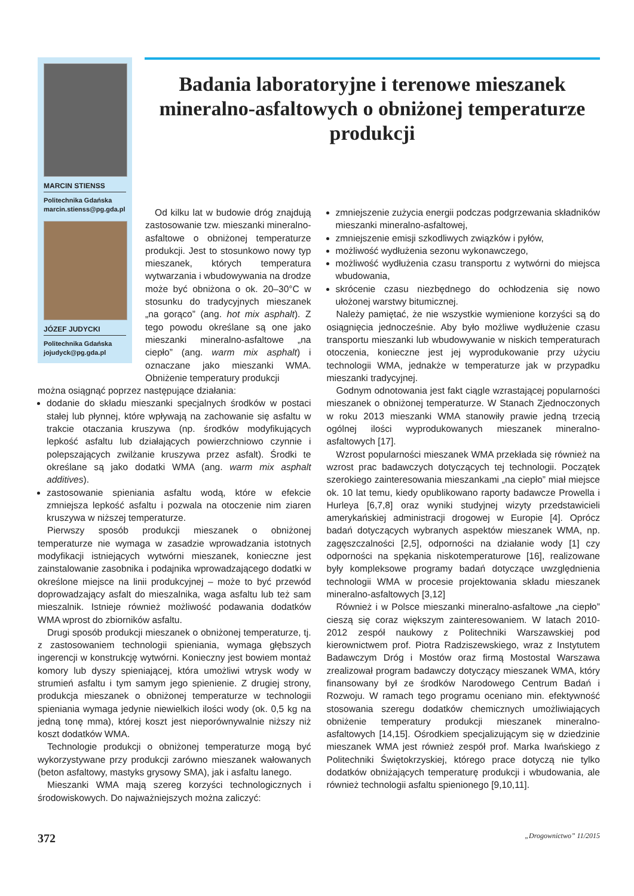MARCIN STIENSS
Politechnika Gdańska
marcin.stienss@pg.gda.pl
JÓZEF JUDYCKI
Politechnika Gdańska
jojudyck@pg.gda.pl
Badania laboratoryjne i terenowe mieszanek mineralno-asfaltowych o obniżonej temperaturze produkcji
Od kilku lat w budowie dróg znajdują zastosowanie tzw. mieszanki mineralno-asfaltowe o obniżonej temperaturze produkcji. Jest to stosunkowo nowy typ mieszanek, których temperatura wytwarzania i wbudowywania na drodze może być obniżona o ok. 20–30°C w stosunku do tradycyjnych mieszanek „na gorąco” (ang. hot mix asphalt). Z tego powodu określane są one jako mieszanki mineralno-asfaltowe „na ciepło” (ang. warm mix asphalt) i oznaczane jako mieszanki WMA. Obniżenie temperatury produkcji
można osiągnąć poprzez następujące działania:
dodanie do składu mieszanki specjalnych środków w postaci stałej lub płynnej, które wpływają na zachowanie się asfaltu w trakcie otaczania kruszywa (np. środków modyfikujących lepkość asfaltu lub działających powierzchniowo czynnie i polepszających zwilżanie kruszywa przez asfalt). Środki te określane są jako dodatki WMA (ang. warm mix asphalt additives).
zastosowanie spieniania asfaltu wodą, które w efekcie zmniejsza lepkość asfaltu i pozwala na otoczenie nim ziaren kruszywa w niższej temperaturze.
Pierwszy sposób produkcji mieszanek o obniżonej temperaturze nie wymaga w zasadzie wprowadzania istotnych modyfikacji istniejących wytwórni mieszanek, konieczne jest zainstalowanie zasobnika i podajnika wprowadzającego dodatki w określone miejsce na linii produkcyjnej – może to być przewód doprowadzający asfalt do mieszalnika, waga asfaltu lub też sam mieszalnik. Istnieje również możliwość podawania dodatków WMA wprost do zbiorników asfaltu.
Drugi sposób produkcji mieszanek o obniżonej temperaturze, tj. z zastosowaniem technologii spieniania, wymaga głębszych ingerencji w konstrukcję wytwórni. Konieczny jest bowiem montaż komory lub dyszy spieniającej, która umożliwi wtrysk wody w strumień asfaltu i tym samym jego spienienie. Z drugiej strony, produkcja mieszanek o obniżonej temperaturze w technologii spieniania wymaga jedynie niewielkich ilości wody (ok. 0,5 kg na jedną tonę mma), której koszt jest nieporównywalnie niższy niż koszt dodatków WMA.
Technologie produkcji o obniżonej temperaturze mogą być wykorzystywane przy produkcji zarówno mieszanek wałowanych (beton asfaltowy, mastyks grysowy SMA), jak i asfaltu lanego.
Mieszanki WMA mają szereg korzyści technologicznych i środowiskowych. Do najważniejszych można zaliczyć:
zmniejszenie zużycia energii podczas podgrzewania składników mieszanki mineralno-asfaltowej,
zmniejszenie emisji szkodliwych związków i pyłów,
możliwość wydłużenia sezonu wykonawczego,
możliwość wydłużenia czasu transportu z wytwórni do miejsca wbudowania,
skrócenie czasu niezbędnego do ochłodzenia się nowo ułożonej warstwy bitumicznej.
Należy pamiętać, że nie wszystkie wymienione korzyści są do osiągnięcia jednocześnie. Aby było możliwe wydłużenie czasu transportu mieszanki lub wbudowywanie w niskich temperaturach otoczenia, konieczne jest jej wyprodukowanie przy użyciu technologii WMA, jednakże w temperaturze jak w przypadku mieszanki tradycyjnej.
Godnym odnotowania jest fakt ciągle wzrastającej popularności mieszanek o obniżonej temperaturze. W Stanach Zjednoczonych w roku 2013 mieszanki WMA stanowiły prawie jedną trzecią ogólnej ilości wyprodukowanych mieszanek mineralno-asfaltowych [17].
Wzrost popularności mieszanek WMA przekłada się również na wzrost prac badawczych dotyczących tej technologii. Początek szerokiego zainteresowania mieszankami „na ciepło” miał miejsce ok. 10 lat temu, kiedy opublikowano raporty badawcze Prowella i Hurleya [6,7,8] oraz wyniki studyjnej wizyty przedstawicieli amerykańskiej administracji drogowej w Europie [4]. Oprócz badań dotyczących wybranych aspektów mieszanek WMA, np. zagęszczalności [2,5], odporności na działanie wody [1] czy odporności na spękania niskotemperaturowe [16], realizowane były kompleksowe programy badań dotyczące uwzględnienia technologii WMA w procesie projektowania składu mieszanek mineralno-asfaltowych [3,12]
Również i w Polsce mieszanki mineralno-asfaltowe „na ciepło” cieszą się coraz większym zainteresowaniem. W latach 2010-2012 zespół naukowy z Politechniki Warszawskiej pod kierownictwem prof. Piotra Radziszewskiego, wraz z Instytutem Badawczym Dróg i Mostów oraz firmą Mostostal Warszawa zrealizował program badawczy dotyczący mieszanek WMA, który finansowany był ze środków Narodowego Centrum Badań i Rozwoju. W ramach tego programu oceniano min. efektywność stosowania szeregu dodatków chemicznych umożliwiających obniżenie temperatury produkcji mieszanek mineralno-asfaltowych [14,15]. Ośrodkiem specjalizującym się w dziedzinie mieszanek WMA jest również zespół prof. Marka Iwańskiego z Politechniki Świętokrzyskiej, którego prace dotyczą nie tylko dodatków obniżających temperaturę produkcji i wbudowania, ale również technologii asfaltu spienionego [9,10,11].
372 „Drogownictwo” 11/2015